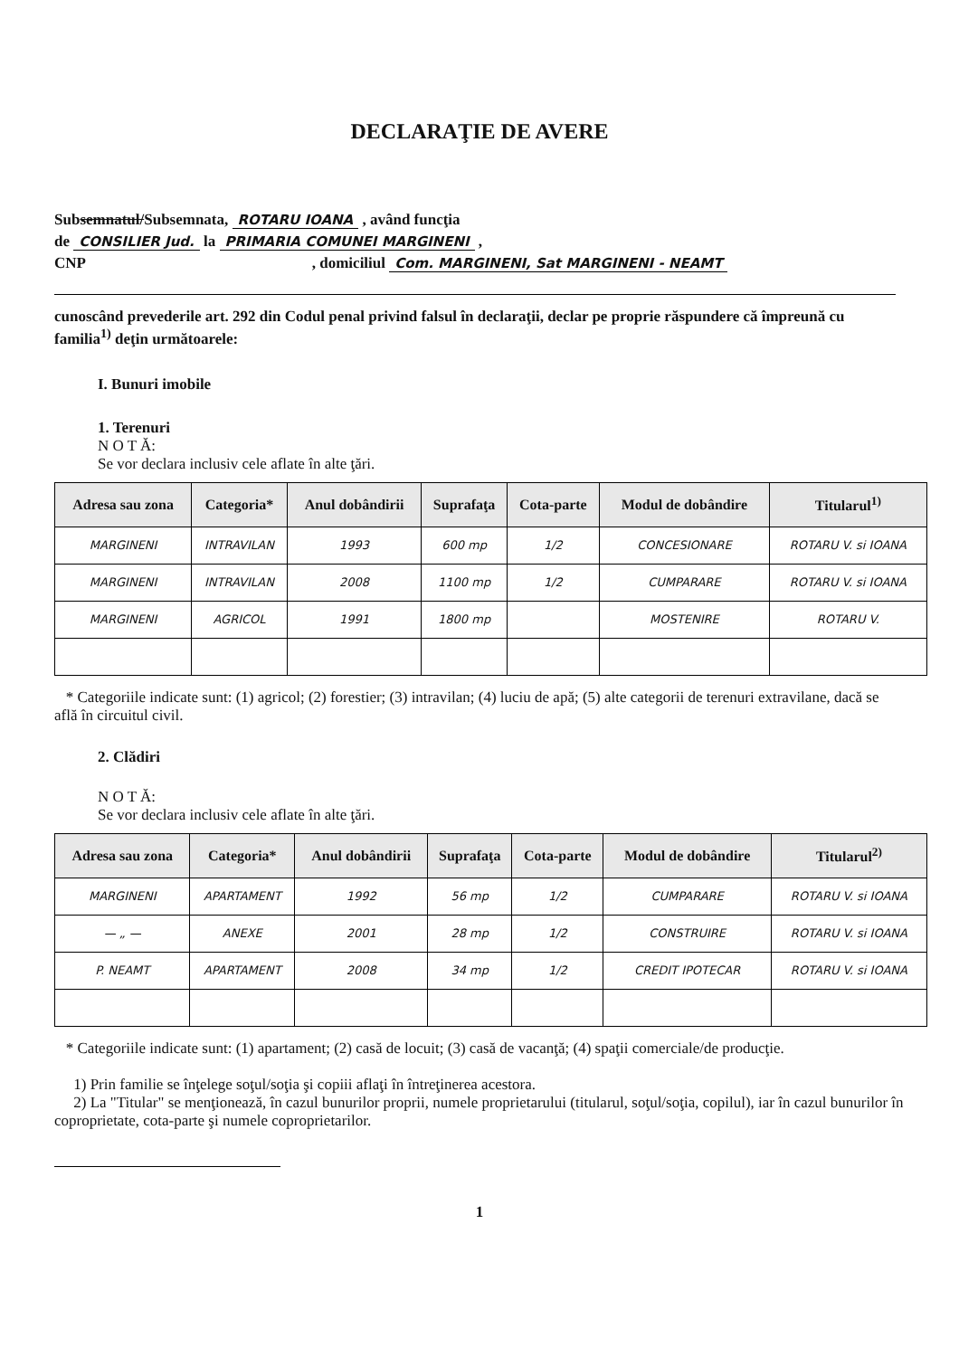DECLARAŢIE DE AVERE
Subsemnatul/Subsemnata, ROTARU IOANA , având funcţia
de CONSILIER Jud. la PRIMARIA COMUNEI MARGINENI ,
CNP , domiciliul Com. MARGINENI, Sat MARGINENI - NEAMT
cunoscând prevederile art. 292 din Codul penal privind falsul în declaraţii, declar pe proprie răspundere că împreună cu familia<sup>1)</sup> deţin următoarele:
I. Bunuri imobile
1. Terenuri
N O T Ă:
Se vor declara inclusiv cele aflate în alte ţări.
| Adresa sau zona | Categoria* | Anul dobândirii | Suprafaţa | Cota-parte | Modul de dobândire | Titularul<sup>1)</sup> |
| --- | --- | --- | --- | --- | --- | --- |
| MARGINENI | INTRAVILAN | 1993 | 600 mp | 1/2 | CONCESIONARE | ROTARU V. si IOANA |
| MARGINENI | INTRAVILAN | 2008 | 1100 mp | 1/2 | CUMPARARE | ROTARU V. si IOANA |
| MARGINENI | AGRICOL | 1991 | 1800 mp | | MOSTENIRE | ROTARU V. |
* Categoriile indicate sunt: (1) agricol; (2) forestier; (3) intravilan; (4) luciu de apă; (5) alte categorii de terenuri extravilane, dacă se află în circuitul civil.
2. Clădiri
N O T Ă:
Se vor declara inclusiv cele aflate în alte ţări.
| Adresa sau zona | Categoria* | Anul dobândirii | Suprafaţa | Cota-parte | Modul de dobândire | Titularul<sup>2)</sup> |
| --- | --- | --- | --- | --- | --- | --- |
| MARGINENI | APARTAMENT | 1992 | 56 mp | 1/2 | CUMPARARE | ROTARU V. si IOANA |
| — „ — | ANEXE | 2001 | 28 mp | 1/2 | CONSTRUIRE | ROTARU V. si IOANA |
| P. NEAMT | APARTAMENT | 2008 | 34 mp | 1/2 | CREDIT IPOTECAR | ROTARU V. si IOANA |
* Categoriile indicate sunt: (1) apartament; (2) casă de locuit; (3) casă de vacanţă; (4) spaţii comerciale/de producţie.
1) Prin familie se înţelege soţul/soţia şi copiii aflaţi în întreţinerea acestora.
2) La "Titular" se menţionează, în cazul bunurilor proprii, numele proprietarului (titularul, soţul/soţia, copilul), iar în cazul bunurilor în coproprietate, cota-parte şi numele coproprietarilor.
1